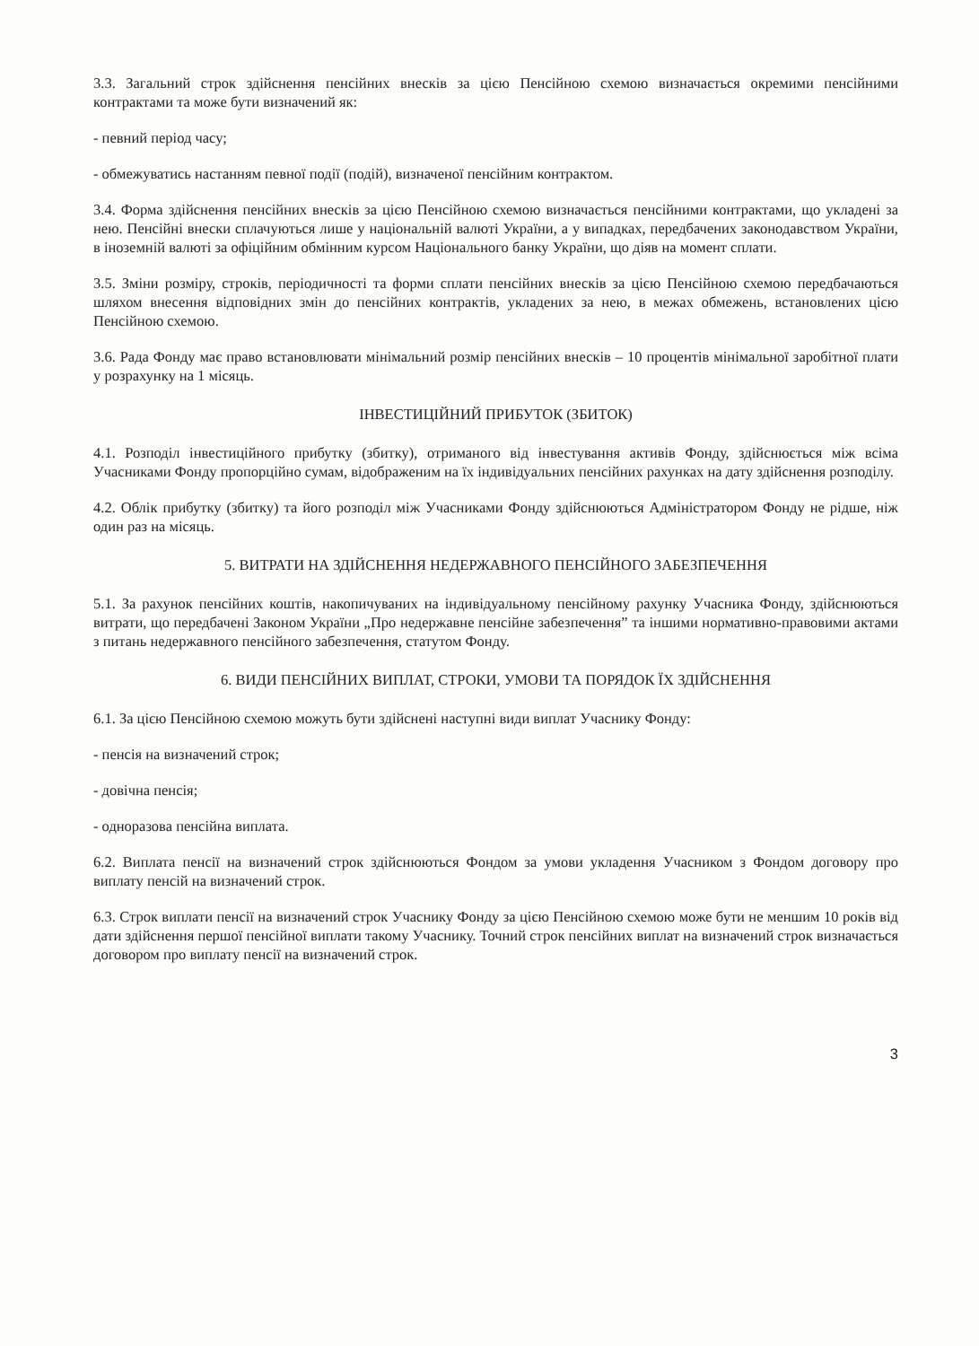3.3. Загальний строк здійснення пенсійних внесків за цією Пенсійною схемою визначається окремими пенсійними контрактами та може бути визначений як:
- певний період часу;
- обмежуватись настанням певної події (подій), визначеної пенсійним контрактом.
3.4. Форма здійснення пенсійних внесків за цією Пенсійною схемою визначається пенсійними контрактами, що укладені за нею. Пенсійні внески сплачуються лише у національній валюті України, а у випадках, передбачених законодавством України, в іноземній валюті за офіційним обмінним курсом Національного банку України, що діяв на момент сплати.
3.5. Зміни розміру, строків, періодичності та форми сплати пенсійних внесків за цією Пенсійною схемою передбачаються шляхом внесення відповідних змін до пенсійних контрактів, укладених за нею, в межах обмежень, встановлених цією Пенсійною схемою.
3.6. Рада Фонду має право встановлювати мінімальний розмір пенсійних внесків – 10 процентів мінімальної заробітної плати у розрахунку на 1 місяць.
ІНВЕСТИЦІЙНИЙ ПРИБУТОК (ЗБИТОК)
4.1. Розподіл інвестиційного прибутку (збитку), отриманого від інвестування активів Фонду, здійснюється між всіма Учасниками Фонду пропорційно сумам, відображеним на їх індивідуальних пенсійних рахунках на дату здійснення розподілу.
4.2. Облік прибутку (збитку) та його розподіл між Учасниками Фонду здійснюються Адміністратором Фонду не рідше, ніж один раз на місяць.
5. ВИТРАТИ НА ЗДІЙСНЕННЯ НЕДЕРЖАВНОГО ПЕНСІЙНОГО ЗАБЕЗПЕЧЕННЯ
5.1. За рахунок пенсійних коштів, накопичуваних на індивідуальному пенсійному рахунку Учасника Фонду, здійснюються витрати, що передбачені Законом України „Про недержавне пенсійне забезпечення” та іншими нормативно-правовими актами з питань недержавного пенсійного забезпечення, статутом Фонду.
6. ВИДИ ПЕНСІЙНИХ ВИПЛАТ, СТРОКИ, УМОВИ ТА ПОРЯДОК ЇХ ЗДІЙСНЕННЯ
6.1. За цією Пенсійною схемою можуть бути здійснені наступні види виплат Учаснику Фонду:
- пенсія на визначений строк;
- довічна пенсія;
- одноразова пенсійна виплата.
6.2. Виплата пенсії на визначений строк здійснюються Фондом за умови укладення Учасником з Фондом договору про виплату пенсій на визначений строк.
6.3. Строк виплати пенсії на визначений строк Учаснику Фонду за цією Пенсійною схемою може бути не меншим 10 років від дати здійснення першої пенсійної виплати такому Учаснику. Точний строк пенсійних виплат на визначений строк визначається договором про виплату пенсії на визначений строк.
3